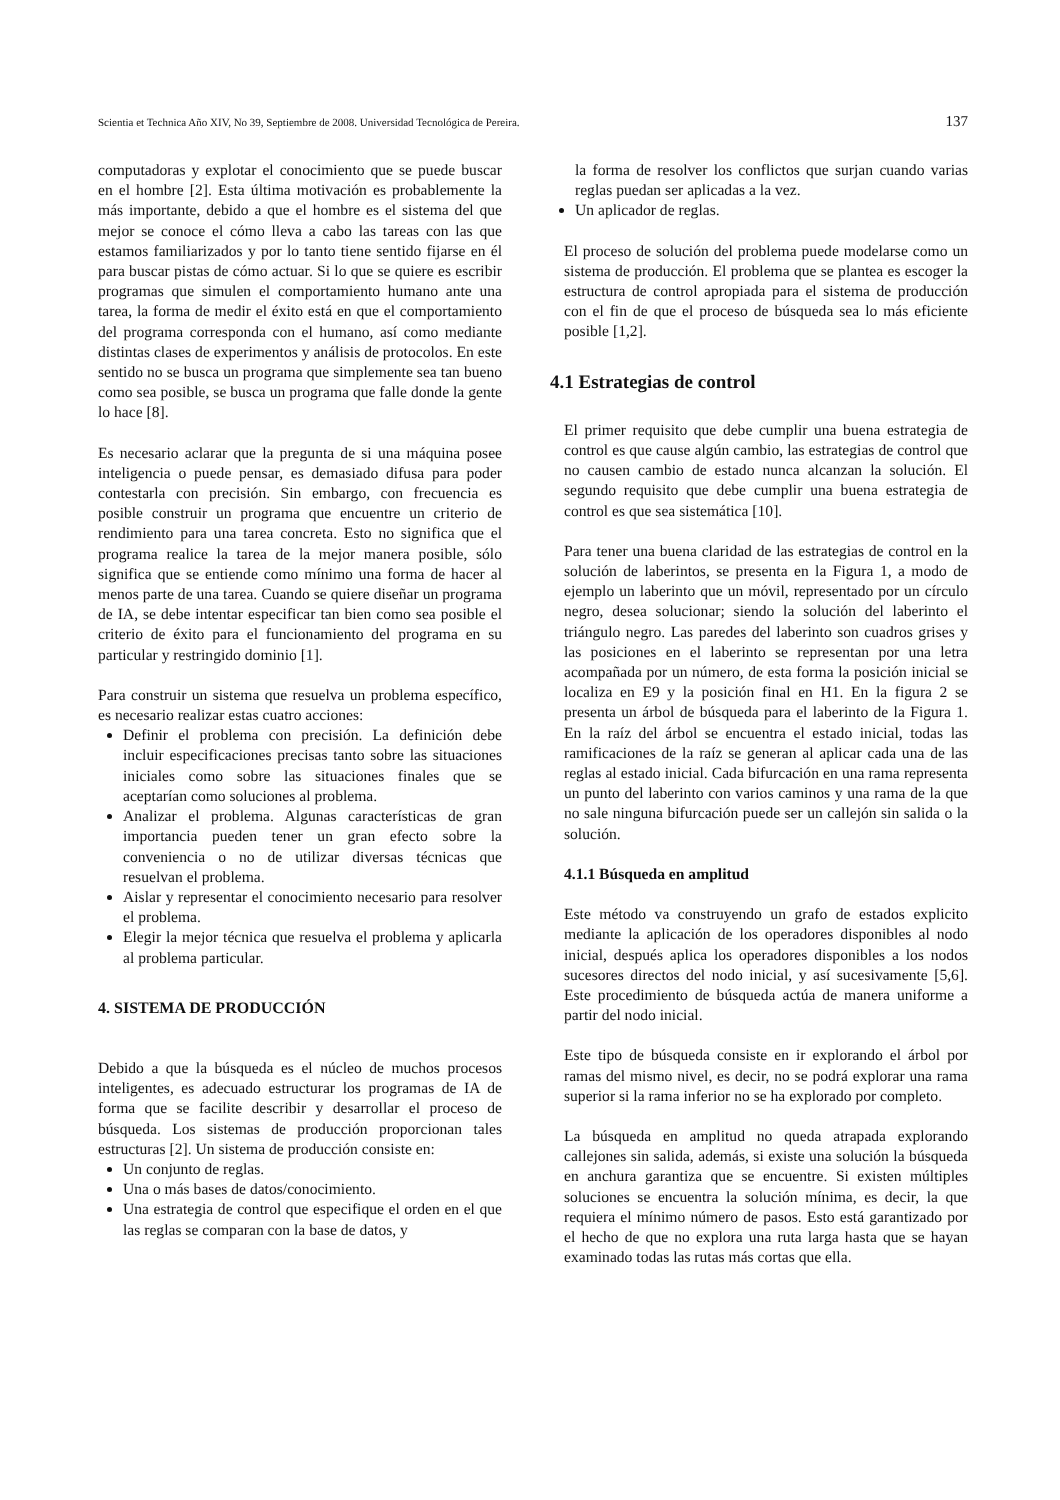Scientia et Technica Año XIV, No 39, Septiembre de 2008. Universidad Tecnológica de Pereira. 137
computadoras y explotar el conocimiento que se puede buscar en el hombre [2]. Esta última motivación es probablemente la más importante, debido a que el hombre es el sistema del que mejor se conoce el cómo lleva a cabo las tareas con las que estamos familiarizados y por lo tanto tiene sentido fijarse en él para buscar pistas de cómo actuar. Si lo que se quiere es escribir programas que simulen el comportamiento humano ante una tarea, la forma de medir el éxito está en que el comportamiento del programa corresponda con el humano, así como mediante distintas clases de experimentos y análisis de protocolos. En este sentido no se busca un programa que simplemente sea tan bueno como sea posible, se busca un programa que falle donde la gente lo hace [8].
Es necesario aclarar que la pregunta de si una máquina posee inteligencia o puede pensar, es demasiado difusa para poder contestarla con precisión. Sin embargo, con frecuencia es posible construir un programa que encuentre un criterio de rendimiento para una tarea concreta. Esto no significa que el programa realice la tarea de la mejor manera posible, sólo significa que se entiende como mínimo una forma de hacer al menos parte de una tarea. Cuando se quiere diseñar un programa de IA, se debe intentar especificar tan bien como sea posible el criterio de éxito para el funcionamiento del programa en su particular y restringido dominio [1].
Para construir un sistema que resuelva un problema específico, es necesario realizar estas cuatro acciones:
Definir el problema con precisión. La definición debe incluir especificaciones precisas tanto sobre las situaciones iniciales como sobre las situaciones finales que se aceptarían como soluciones al problema.
Analizar el problema. Algunas características de gran importancia pueden tener un gran efecto sobre la conveniencia o no de utilizar diversas técnicas que resuelvan el problema.
Aislar y representar el conocimiento necesario para resolver el problema.
Elegir la mejor técnica que resuelva el problema y aplicarla al problema particular.
4. SISTEMA DE PRODUCCIÓN
Debido a que la búsqueda es el núcleo de muchos procesos inteligentes, es adecuado estructurar los programas de IA de forma que se facilite describir y desarrollar el proceso de búsqueda. Los sistemas de producción proporcionan tales estructuras [2]. Un sistema de producción consiste en:
Un conjunto de reglas.
Una o más bases de datos/conocimiento.
Una estrategia de control que especifique el orden en el que las reglas se comparan con la base de datos, y
la forma de resolver los conflictos que surjan cuando varias reglas puedan ser aplicadas a la vez.
Un aplicador de reglas.
El proceso de solución del problema puede modelarse como un sistema de producción. El problema que se plantea es escoger la estructura de control apropiada para el sistema de producción con el fin de que el proceso de búsqueda sea lo más eficiente posible [1,2].
4.1 Estrategias de control
El primer requisito que debe cumplir una buena estrategia de control es que cause algún cambio, las estrategias de control que no causen cambio de estado nunca alcanzan la solución. El segundo requisito que debe cumplir una buena estrategia de control es que sea sistemática [10].
Para tener una buena claridad de las estrategias de control en la solución de laberintos, se presenta en la Figura 1, a modo de ejemplo un laberinto que un móvil, representado por un círculo negro, desea solucionar; siendo la solución del laberinto el triángulo negro. Las paredes del laberinto son cuadros grises y las posiciones en el laberinto se representan por una letra acompañada por un número, de esta forma la posición inicial se localiza en E9 y la posición final en H1. En la figura 2 se presenta un árbol de búsqueda para el laberinto de la Figura 1. En la raíz del árbol se encuentra el estado inicial, todas las ramificaciones de la raíz se generan al aplicar cada una de las reglas al estado inicial. Cada bifurcación en una rama representa un punto del laberinto con varios caminos y una rama de la que no sale ninguna bifurcación puede ser un callejón sin salida o la solución.
4.1.1 Búsqueda en amplitud
Este método va construyendo un grafo de estados explicito mediante la aplicación de los operadores disponibles al nodo inicial, después aplica los operadores disponibles a los nodos sucesores directos del nodo inicial, y así sucesivamente [5,6]. Este procedimiento de búsqueda actúa de manera uniforme a partir del nodo inicial.
Este tipo de búsqueda consiste en ir explorando el árbol por ramas del mismo nivel, es decir, no se podrá explorar una rama superior si la rama inferior no se ha explorado por completo.
La búsqueda en amplitud no queda atrapada explorando callejones sin salida, además, si existe una solución la búsqueda en anchura garantiza que se encuentre. Si existen múltiples soluciones se encuentra la solución mínima, es decir, la que requiera el mínimo número de pasos. Esto está garantizado por el hecho de que no explora una ruta larga hasta que se hayan examinado todas las rutas más cortas que ella.